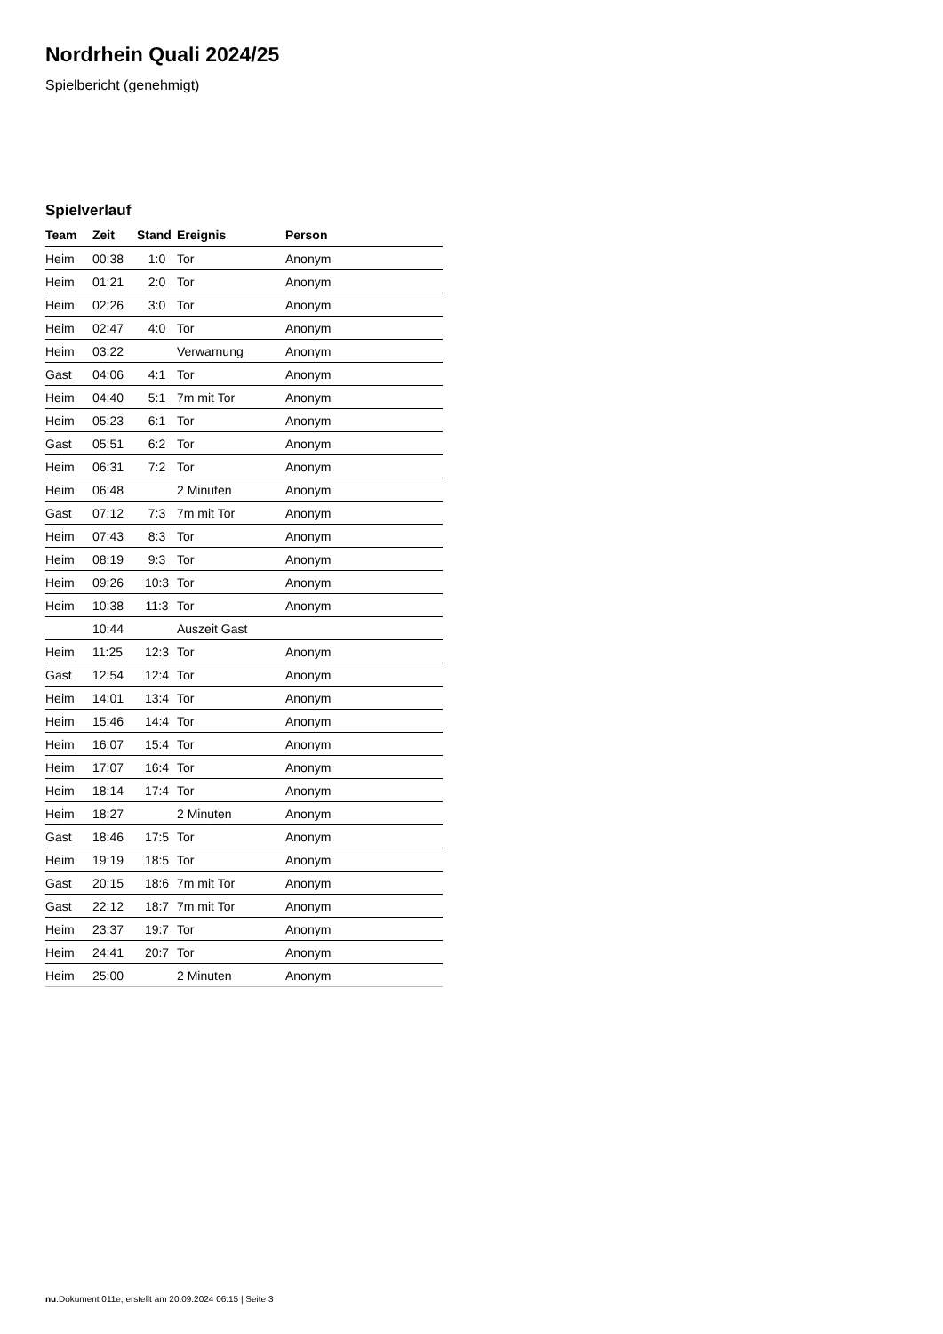Nordrhein Quali 2024/25
Spielbericht (genehmigt)
Spielverlauf
| Team | Zeit | Stand | Ereignis | Person |
| --- | --- | --- | --- | --- |
| Heim | 00:38 | 1:0 | Tor | Anonym |
| Heim | 01:21 | 2:0 | Tor | Anonym |
| Heim | 02:26 | 3:0 | Tor | Anonym |
| Heim | 02:47 | 4:0 | Tor | Anonym |
| Heim | 03:22 | | Verwarnung | Anonym |
| Gast | 04:06 | 4:1 | Tor | Anonym |
| Heim | 04:40 | 5:1 | 7m mit Tor | Anonym |
| Heim | 05:23 | 6:1 | Tor | Anonym |
| Gast | 05:51 | 6:2 | Tor | Anonym |
| Heim | 06:31 | 7:2 | Tor | Anonym |
| Heim | 06:48 | | 2 Minuten | Anonym |
| Gast | 07:12 | 7:3 | 7m mit Tor | Anonym |
| Heim | 07:43 | 8:3 | Tor | Anonym |
| Heim | 08:19 | 9:3 | Tor | Anonym |
| Heim | 09:26 | 10:3 | Tor | Anonym |
| Heim | 10:38 | 11:3 | Tor | Anonym |
| | 10:44 | | Auszeit Gast | |
| Heim | 11:25 | 12:3 | Tor | Anonym |
| Gast | 12:54 | 12:4 | Tor | Anonym |
| Heim | 14:01 | 13:4 | Tor | Anonym |
| Heim | 15:46 | 14:4 | Tor | Anonym |
| Heim | 16:07 | 15:4 | Tor | Anonym |
| Heim | 17:07 | 16:4 | Tor | Anonym |
| Heim | 18:14 | 17:4 | Tor | Anonym |
| Heim | 18:27 | | 2 Minuten | Anonym |
| Gast | 18:46 | 17:5 | Tor | Anonym |
| Heim | 19:19 | 18:5 | Tor | Anonym |
| Gast | 20:15 | 18:6 | 7m mit Tor | Anonym |
| Gast | 22:12 | 18:7 | 7m mit Tor | Anonym |
| Heim | 23:37 | 19:7 | Tor | Anonym |
| Heim | 24:41 | 20:7 | Tor | Anonym |
| Heim | 25:00 | | 2 Minuten | Anonym |
nu.Dokument 011e, erstellt am 20.09.2024 06:15 | Seite 3